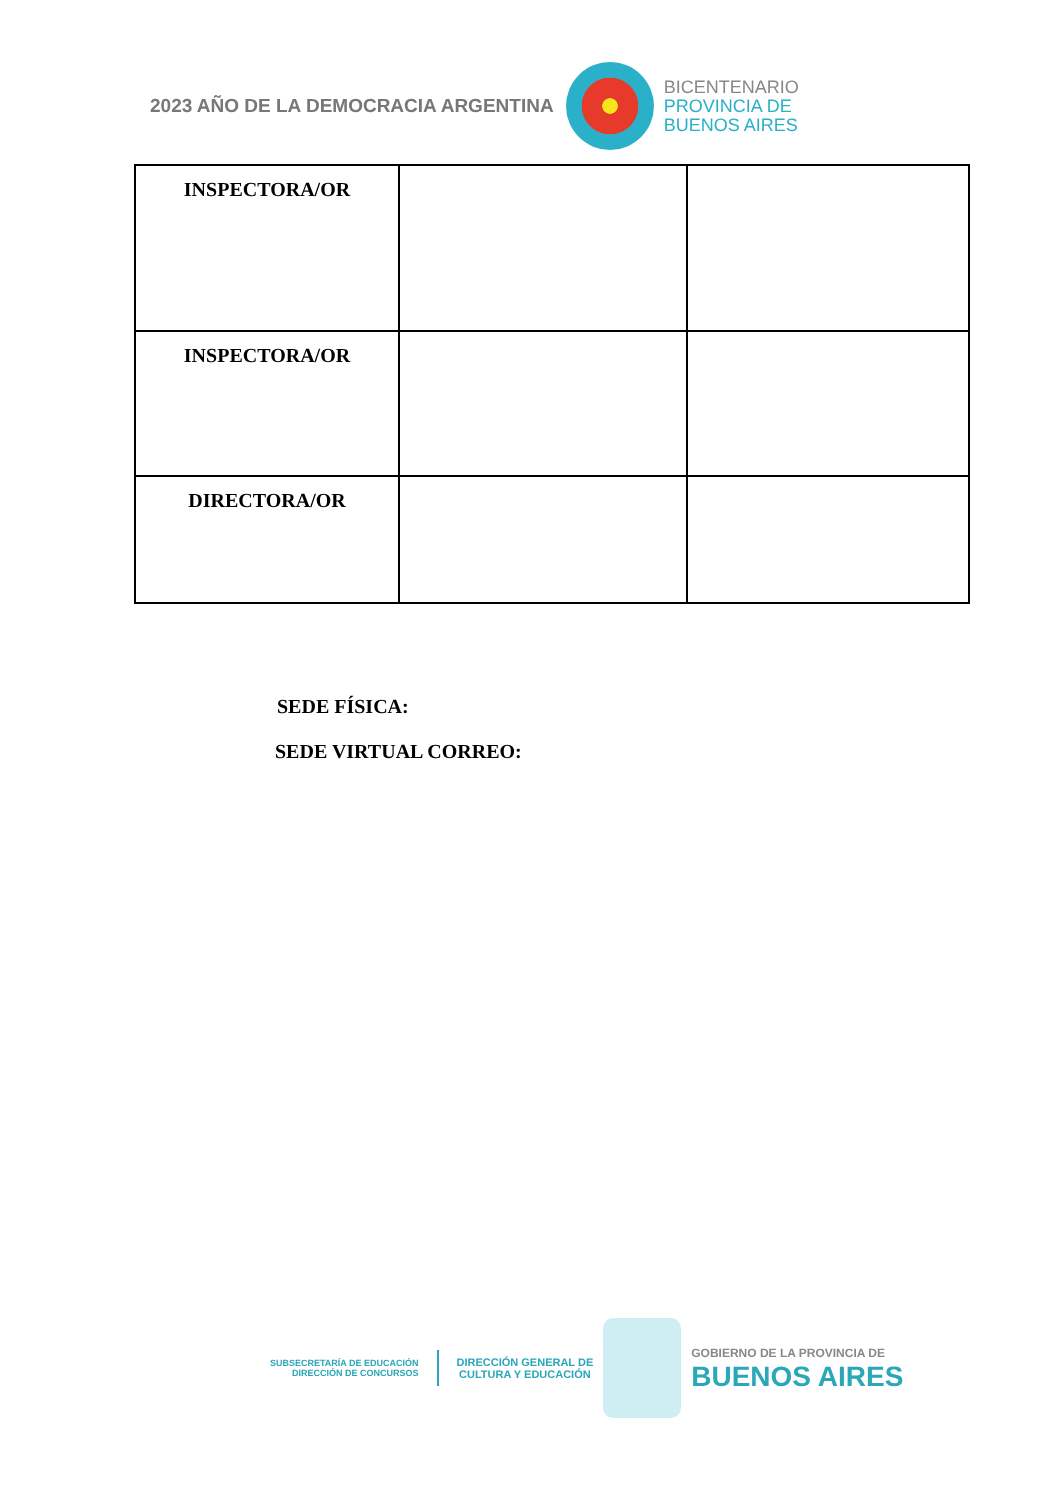2023 AÑO DE LA DEMOCRACIA ARGENTINA
BICENTENARIO
PROVINCIA DE
BUENOS AIRES
| INSPECTORA/OR | | |
| INSPECTORA/OR | | |
| DIRECTORA/OR | | |
SEDE FÍSICA:
SEDE VIRTUAL CORREO:
SUBSECRETARÍA DE EDUCACIÓN
DIRECCIÓN DE CONCURSOS
DIRECCIÓN GENERAL DE
CULTURA Y EDUCACIÓN
GOBIERNO DE LA PROVINCIA DE
BUENOS AIRES